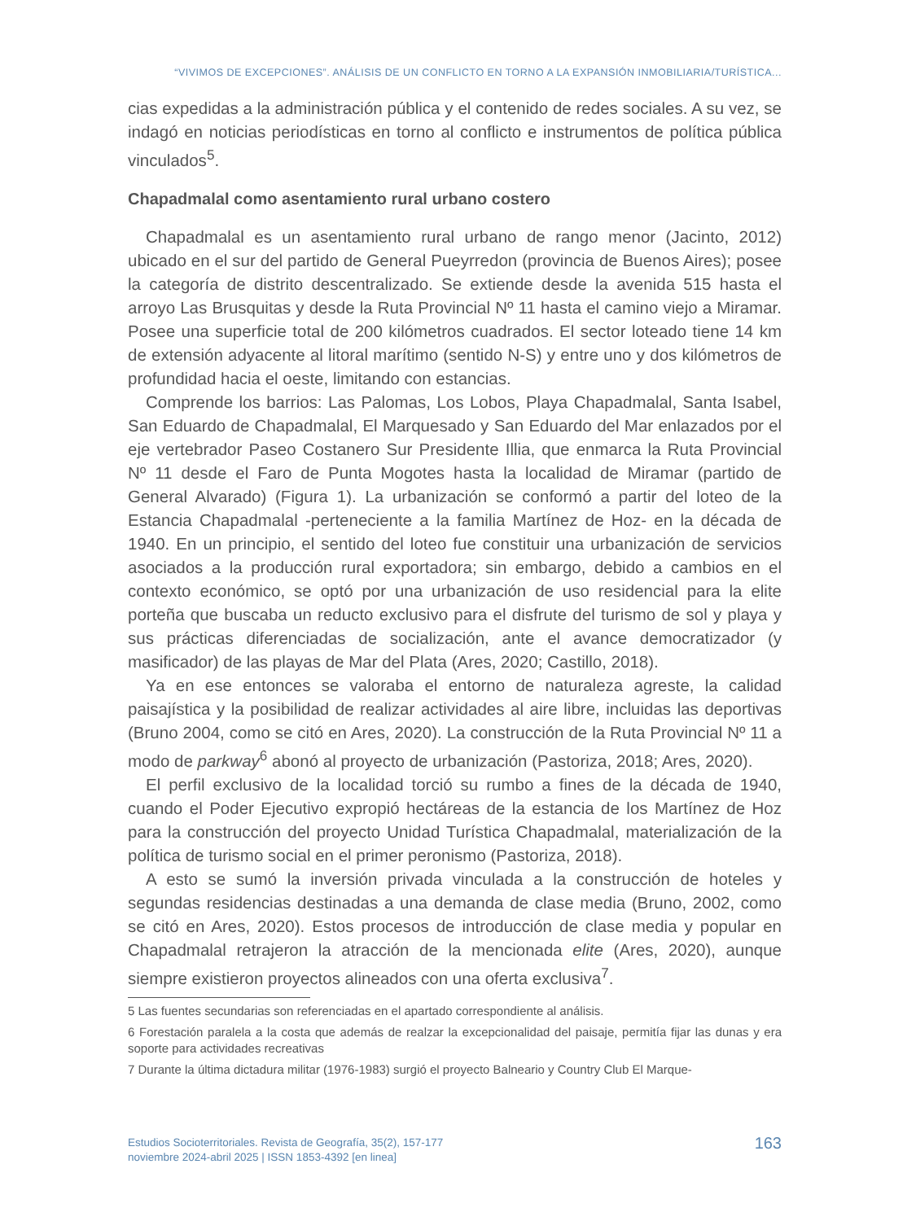“VIVIMOS DE EXCEPCIONES”. ANÁLISIS DE UN CONFLICTO EN TORNO A LA EXPANSIÓN INMOBILIARIA/TURÍSTICA...
cias expedidas a la administración pública y el contenido de redes sociales. A su vez, se indagó en noticias periodísticas en torno al conflicto e instrumentos de política pública vinculados<sup>5</sup>.
Chapadmalal como asentamiento rural urbano costero
Chapadmalal es un asentamiento rural urbano de rango menor (Jacinto, 2012) ubicado en el sur del partido de General Pueyrredon (provincia de Buenos Aires); posee la categoría de distrito descentralizado. Se extiende desde la avenida 515 hasta el arroyo Las Brusquitas y desde la Ruta Provincial Nº 11 hasta el camino viejo a Miramar. Posee una superficie total de 200 kilómetros cuadrados. El sector loteado tiene 14 km de extensión adyacente al litoral marítimo (sentido N-S) y entre uno y dos kilómetros de profundidad hacia el oeste, limitando con estancias.
Comprende los barrios: Las Palomas, Los Lobos, Playa Chapadmalal, Santa Isabel, San Eduardo de Chapadmalal, El Marquesado y San Eduardo del Mar enlazados por el eje vertebrador Paseo Costanero Sur Presidente Illia, que enmarca la Ruta Provincial Nº 11 desde el Faro de Punta Mogotes hasta la localidad de Miramar (partido de General Alvarado) (Figura 1). La urbanización se conformó a partir del loteo de la Estancia Chapadmalal -perteneciente a la familia Martínez de Hoz- en la década de 1940. En un principio, el sentido del loteo fue constituir una urbanización de servicios asociados a la producción rural exportadora; sin embargo, debido a cambios en el contexto económico, se optó por una urbanización de uso residencial para la elite porteña que buscaba un reducto exclusivo para el disfrute del turismo de sol y playa y sus prácticas diferenciadas de socialización, ante el avance democratizador (y masificador) de las playas de Mar del Plata (Ares, 2020; Castillo, 2018).
Ya en ese entonces se valoraba el entorno de naturaleza agreste, la calidad paisajística y la posibilidad de realizar actividades al aire libre, incluidas las deportivas (Bruno 2004, como se citó en Ares, 2020). La construcción de la Ruta Provincial Nº 11 a modo de parkway<sup>6</sup> abonó al proyecto de urbanización (Pastoriza, 2018; Ares, 2020).
El perfil exclusivo de la localidad torció su rumbo a fines de la década de 1940, cuando el Poder Ejecutivo expropió hectáreas de la estancia de los Martínez de Hoz para la construcción del proyecto Unidad Turística Chapadmalal, materialización de la política de turismo social en el primer peronismo (Pastoriza, 2018).
A esto se sumó la inversión privada vinculada a la construcción de hoteles y segundas residencias destinadas a una demanda de clase media (Bruno, 2002, como se citó en Ares, 2020). Estos procesos de introducción de clase media y popular en Chapadmalal retrajeron la atracción de la mencionada elite (Ares, 2020), aunque siempre existieron proyectos alineados con una oferta exclusiva<sup>7</sup>.
5 Las fuentes secundarias son referenciadas en el apartado correspondiente al análisis.
6 Forestación paralela a la costa que además de realzar la excepcionalidad del paisaje, permitía fijar las dunas y era soporte para actividades recreativas
7 Durante la última dictadura militar (1976-1983) surgió el proyecto Balneario y Country Club El Marque-
Estudios Socioterritoriales. Revista de Geografía, 35(2), 157-177
noviembre 2024-abril 2025 | ISSN 1853-4392 [en linea]
163